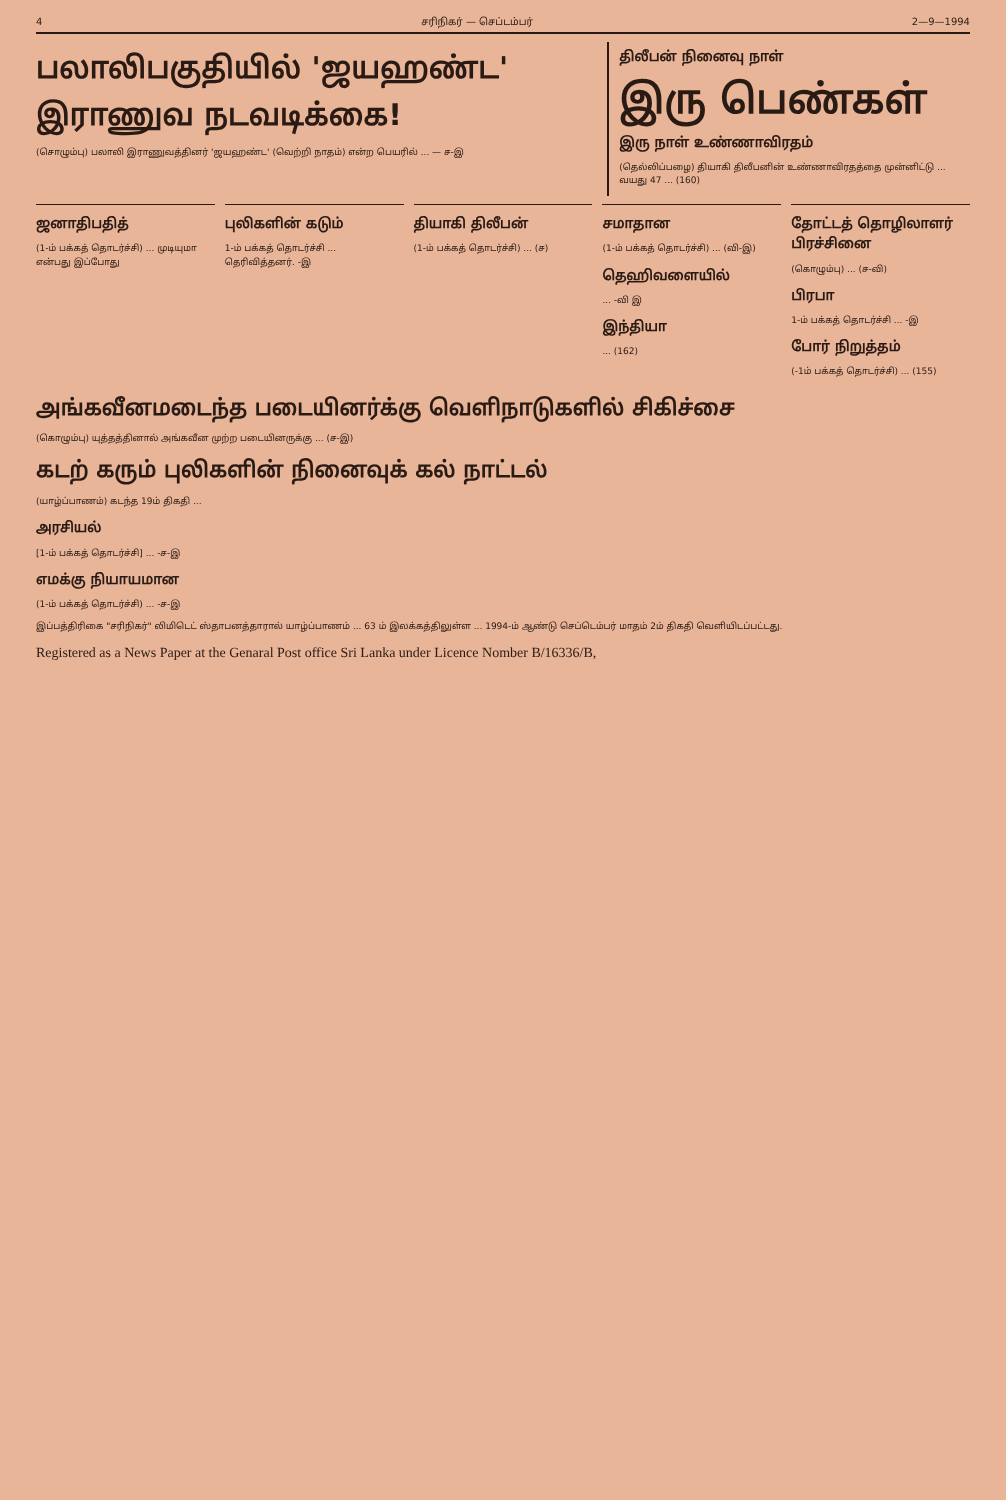4 சரிநிகர் — செப்டம்பர் 2—9—1994
பலாலிபகுதியில் 'ஜயஹண்ட'
இராணுவ நடவடிக்கை!
(சொழும்பு) பலாலி இராணுவத்தினர் 'ஜயஹண்ட' (வெற்றி நாதம்) என்ற பெயரில் ... — ச-இ
திலீபன் நினைவு நாள்
இரு பெண்கள்
இரு நாள் உண்ணாவிரதம்
(தெல்லிப்பழை) தியாகி திலீபனின் உண்ணாவிரதத்தை முன்னிட்டு ... வயது 47 ... (160)
ஜனாதிபதித்
(1-ம் பக்கத் தொடர்ச்சி) ... முடியுமா என்பது இப்போது
புலிகளின் கடும்
1-ம் பக்கத் தொடர்ச்சி ... தெரிவித்தனர். -இ
தியாகி திலீபன்
(1-ம் பக்கத் தொடர்ச்சி) ... (ச)
சமாதான
(1-ம் பக்கத் தொடர்ச்சி) ... (வி-இ)
தெஹிவளையில்
... -வி இ
இந்தியா
... (162)
தோட்டத் தொழிலாளர் பிரச்சினை
(கொழும்பு) ... (ச-வி)
பிரபா
1-ம் பக்கத் தொடர்ச்சி ... -இ
போர் நிறுத்தம்
(-1ம் பக்கத் தொடர்ச்சி) ... (155)
அங்கவீனமடைந்த படையினர்க்கு வெளிநாடுகளில் சிகிச்சை
(கொழும்பு) யுத்தத்தினால் அங்கவீன முற்ற படையினருக்கு ... (ச-இ)
கடற் கரும் புலிகளின் நினைவுக் கல் நாட்டல்
(யாழ்ப்பாணம்) கடந்த 19ம் திகதி ...
அரசியல்
[1-ம் பக்கத் தொடர்ச்சி] ... -ச-இ
எமக்கு நியாயமான
(1-ம் பக்கத் தொடர்ச்சி) ... -ச-இ
இப்பத்திரிகை "சரிநிகர்" லிமிடெட் ஸ்தாபனத்தாரால் யாழ்ப்பாணம் ... 63 ம் இலக்கத்திலுள்ள ... 1994-ம் ஆண்டு செப்டெம்பர் மாதம் 2ம் திகதி வெளியிடப்பட்டது.
Registered as a News Paper at the Genaral Post office Sri Lanka under Licence Nomber B/16336/B,